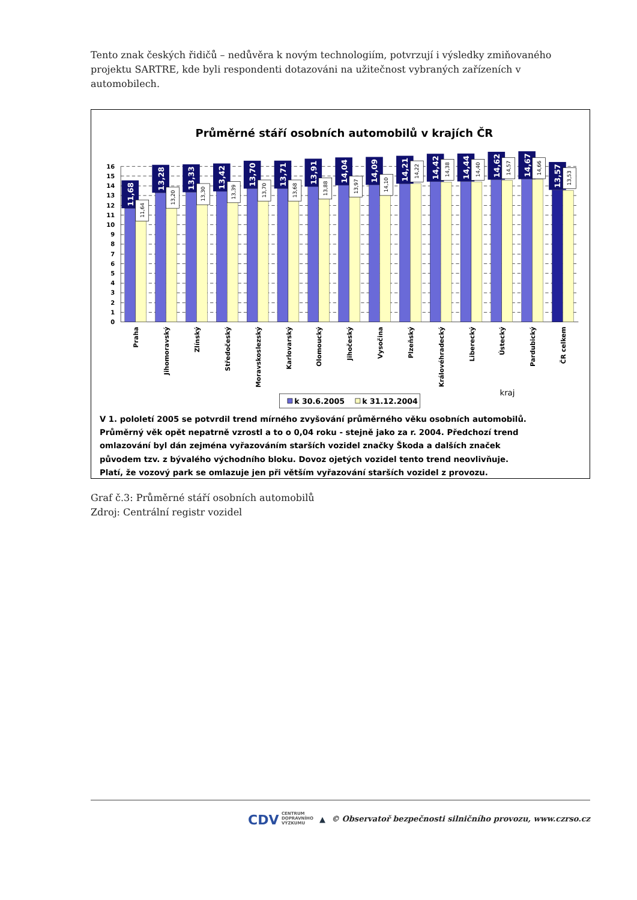Tento znak českých řidičů – nedůvěra k novým technologiím, potvrzují i výsledky zmiňovaného projektu SARTRE, kde byli respondenti dotazováni na užitečnost vybraných zařízeních v automobilech.
Průměrné stáří osobních automobilů v krajích ČR
16
15
14
13
12
11
10
9
8
7
6
5
4
3
2
1
0
11,68
13,28
13,33
13,42
13,70
13,71
13,91
14,04
14,09
14,21
14,42
14,44
14,62
14,67
13,57
11,64
13,20
13,30
13,39
13,70
13,68
13,88
13,97
14,10
14,22
14,38
14,40
14,57
14,66
13,53
Praha
Jihomoravský
Zlínský
Středočeský
Moravskoslezský
Karlovarský
Olomoucký
Jihočeský
Vysočina
Plzeňský
Královéhradecký
Liberecký
Ústecký
Pardubický
ČR celkem
kraj
k 30.6.2005
k 31.12.2004
V 1. pololetí 2005 se potvrdil trend mírného zvyšování průměrného věku osobních automobilů.
Průměrný věk opět nepatrně vzrostl a to o 0,04 roku - stejně jako za r. 2004. Předchozí trend
omlazování byl dán zejména vyřazováním starších vozidel značky Škoda a dalších značek
původem tzv. z bývalého východního bloku. Dovoz ojetých vozidel tento trend neovlivňuje.
Platí, že vozový park se omlazuje jen při větším vyřazování starších vozidel z provozu.
Graf č.3: Průměrné stáří osobních automobilů
Zdroj: Centrální registr vozidel
CDV CENTRUM
DOPRAVNÍHO
VÝZKUMU ▲ © Observatoř bezpečnosti silničního provozu, www.czrso.cz